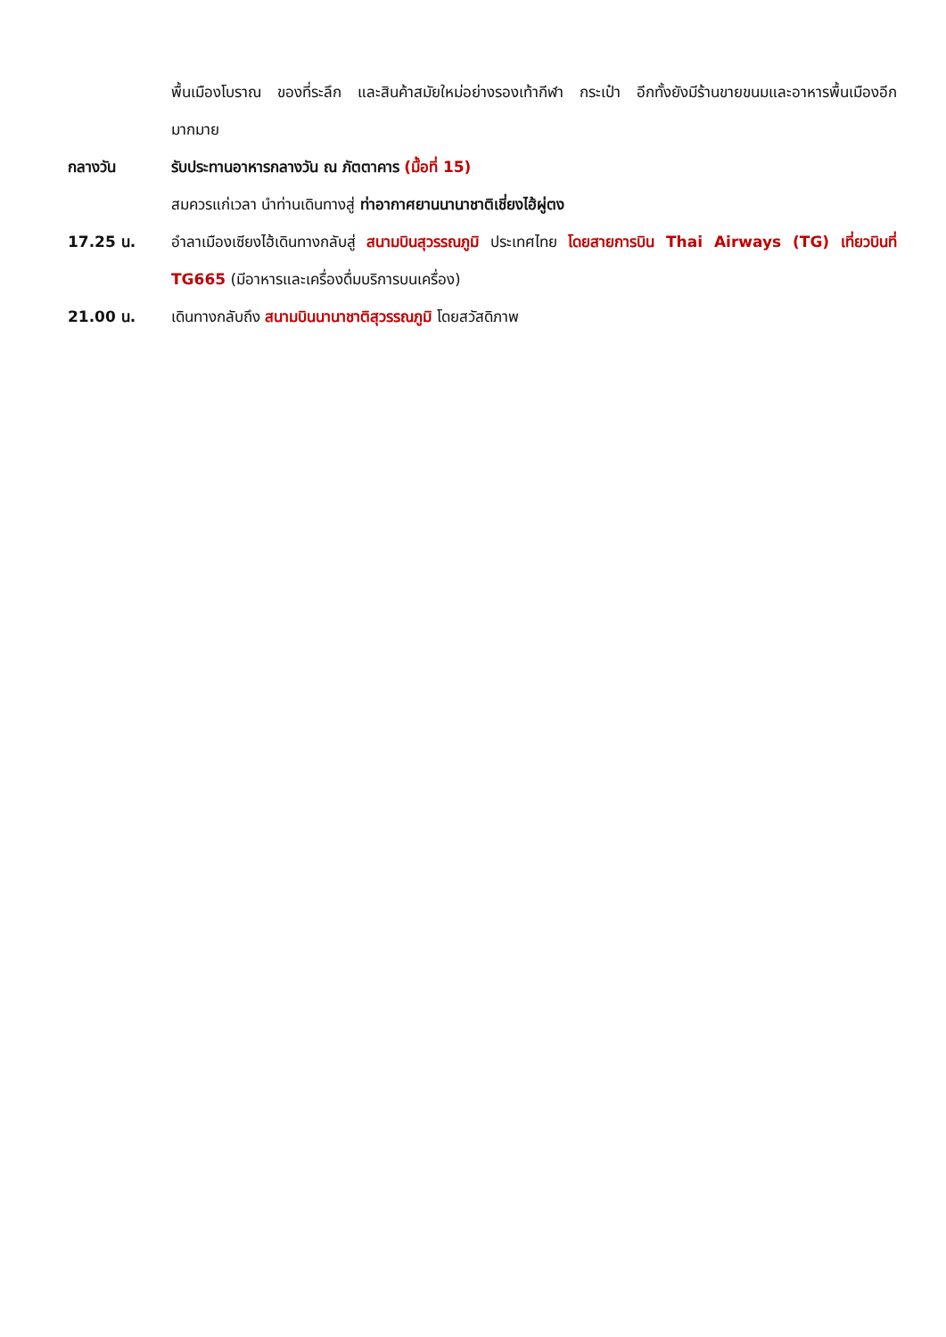พื้นเมืองโบราณ ของที่ระลึก และสินค้าสมัยใหม่อย่างรองเท้ากีฬา กระเป๋า อีกทั้งยังมีร้านขายขนมและอาหารพื้นเมืองอีกมากมาย
กลางวัน รับประทานอาหารกลางวัน ณ ภัตตาคาร (มื้อที่ 15)
สมควรแก่เวลา นำท่านเดินทางสู่ ท่าอากาศยานนานาชาติเชี่ยงไฮ้ผู่ตง
17.25 น. อำลาเมืองเซียงไฮ้เดินทางกลับสู่ สนามบินสุวรรณภูมิ ประเทศไทย โดยสายการบิน Thai Airways (TG) เที่ยวบินที่ TG665 (มีอาหารและเครื่องดื่มบริการบนเครื่อง)
21.00 น. เดินทางกลับถึง สนามบินนานาชาติสุวรรณภูมิ โดยสวัสดิภาพ